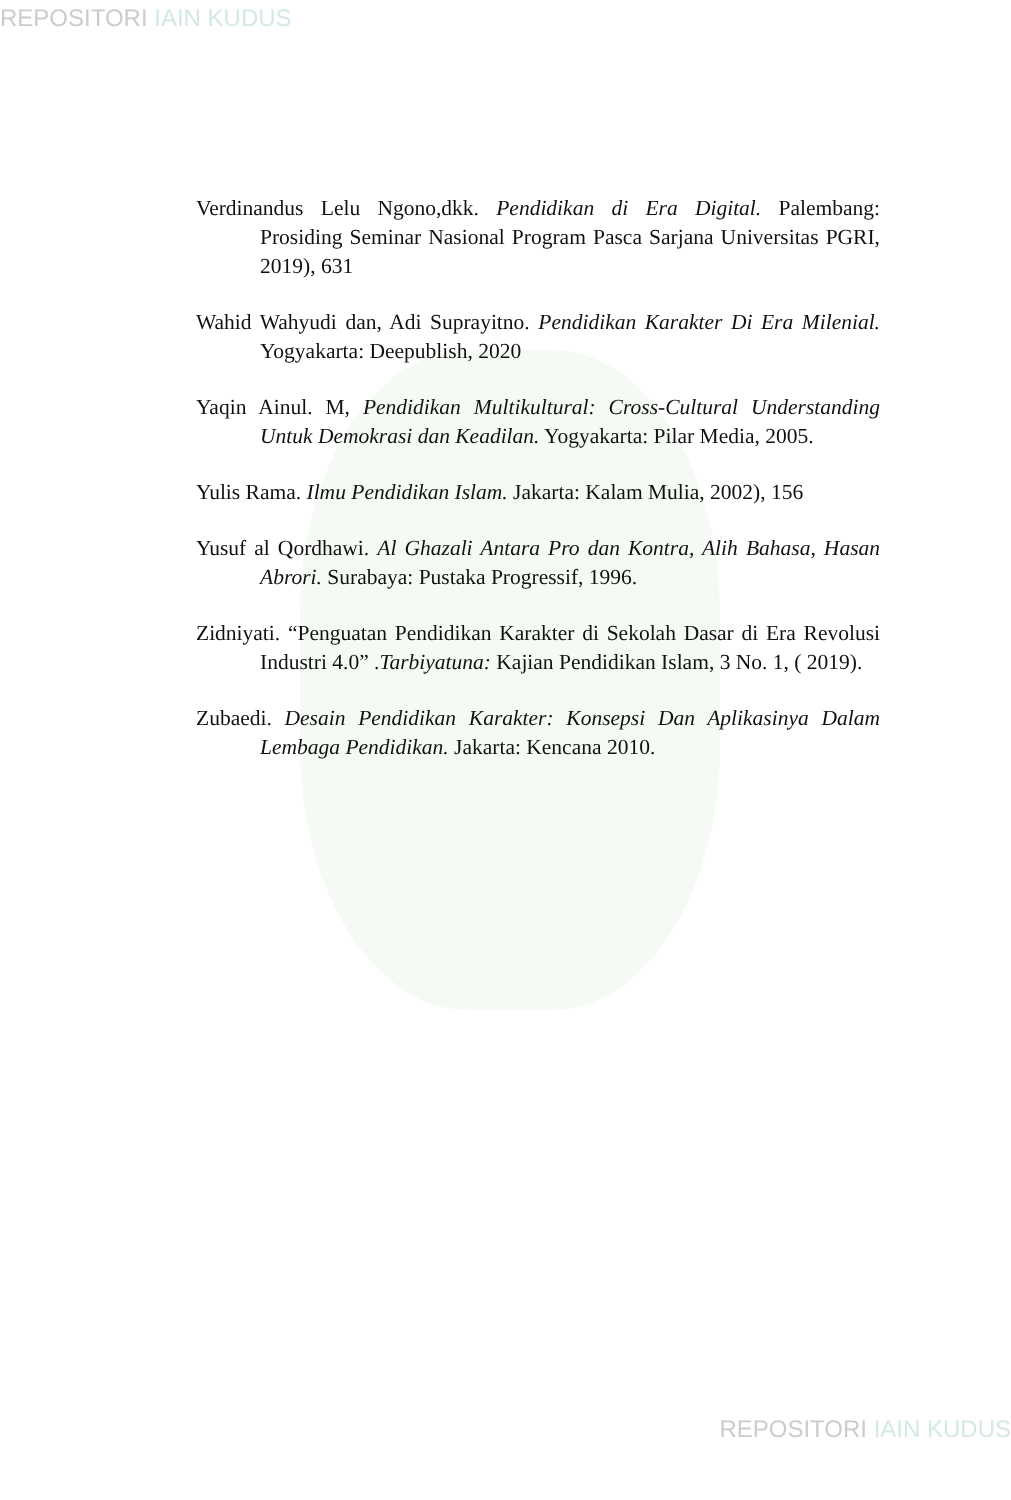REPOSITORI IAIN KUDUS
Verdinandus Lelu Ngono,dkk. Pendidikan di Era Digital. Palembang: Prosiding Seminar Nasional Program Pasca Sarjana Universitas PGRI, 2019), 631
Wahid Wahyudi dan, Adi Suprayitno. Pendidikan Karakter Di Era Milenial. Yogyakarta: Deepublish, 2020
Yaqin Ainul. M, Pendidikan Multikultural: Cross-Cultural Understanding Untuk Demokrasi dan Keadilan. Yogyakarta: Pilar Media, 2005.
Yulis Rama. Ilmu Pendidikan Islam. Jakarta: Kalam Mulia, 2002), 156
Yusuf al Qordhawi. Al Ghazali Antara Pro dan Kontra, Alih Bahasa, Hasan Abrori. Surabaya: Pustaka Progressif, 1996.
Zidniyati. “Penguatan Pendidikan Karakter di Sekolah Dasar di Era Revolusi Industri 4.0” .Tarbiyatuna: Kajian Pendidikan Islam, 3 No. 1, ( 2019).
Zubaedi. Desain Pendidikan Karakter: Konsepsi Dan Aplikasinya Dalam Lembaga Pendidikan. Jakarta: Kencana 2010.
REPOSITORI IAIN KUDUS